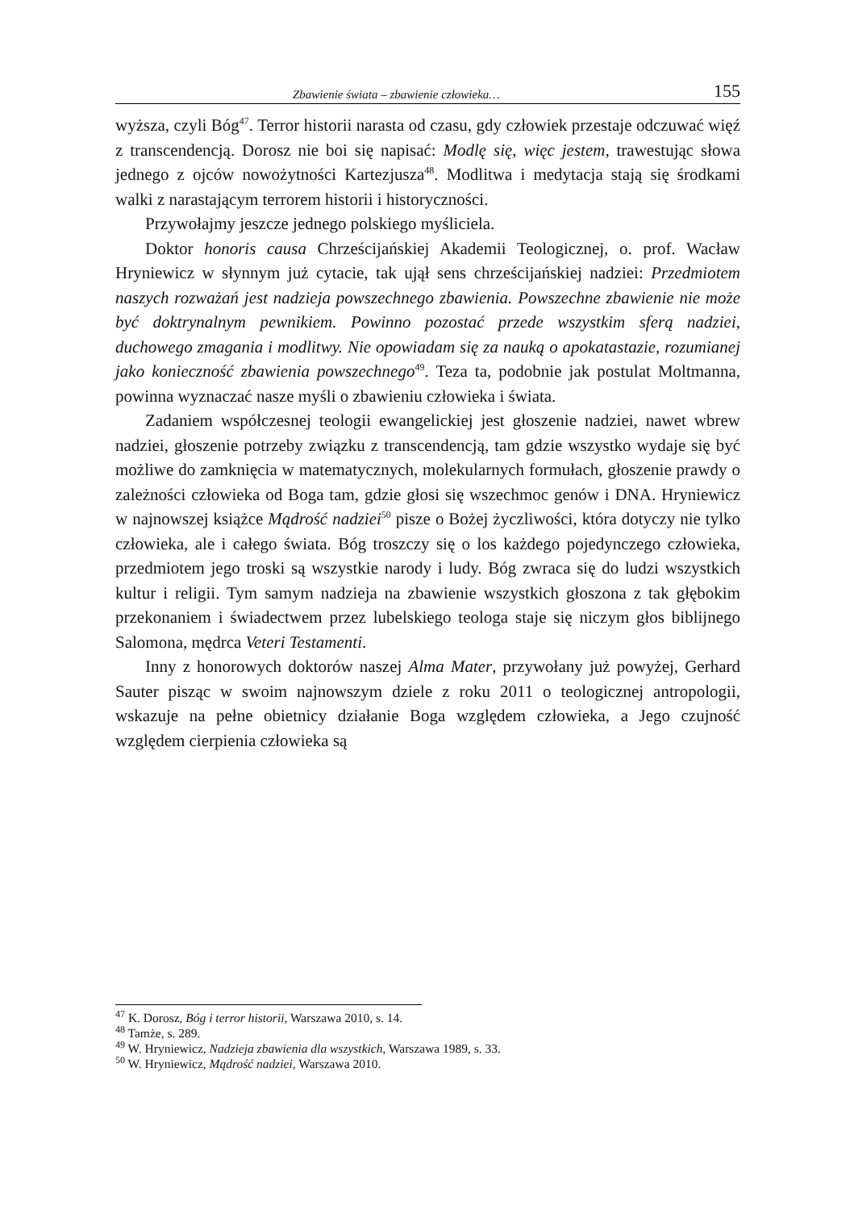Zbawienie świata – zbawienie człowieka… 155
wyższa, czyli Bóg<sup>47</sup>. Terror historii narasta od czasu, gdy człowiek przestaje odczuwać więź z transcendencją. Dorosz nie boi się napisać: Modlę się, więc jestem, trawestując słowa jednego z ojców nowożytności Kartezjusza<sup>48</sup>. Modlitwa i medytacja stają się środkami walki z narastającym terrorem historii i historyczności.
Przywołajmy jeszcze jednego polskiego myśliciela.
Doktor honoris causa Chrześcijańskiej Akademii Teologicznej, o. prof. Wacław Hryniewicz w słynnym już cytacie, tak ujął sens chrześcijańskiej nadziei: Przedmiotem naszych rozważań jest nadzieja powszechnego zbawienia. Powszechne zbawienie nie może być doktrynalnym pewnikiem. Powinno pozostać przede wszystkim sferą nadziei, duchowego zmagania i modlitwy. Nie opowiadam się za nauką o apokatastazie, rozumianej jako konieczność zbawienia powszechnego<sup>49</sup>. Teza ta, podobnie jak postulat Moltmanna, powinna wyznaczać nasze myśli o zbawieniu człowieka i świata.
Zadaniem współczesnej teologii ewangelickiej jest głoszenie nadziei, nawet wbrew nadziei, głoszenie potrzeby związku z transcendencją, tam gdzie wszystko wydaje się być możliwe do zamknięcia w matematycznych, molekularnych formułach, głoszenie prawdy o zależności człowieka od Boga tam, gdzie głosi się wszechmoc genów i DNA. Hryniewicz w najnowszej książce Mądrość nadziei<sup>50</sup> pisze o Bożej życzliwości, która dotyczy nie tylko człowieka, ale i całego świata. Bóg troszczy się o los każdego pojedynczego człowieka, przedmiotem jego troski są wszystkie narody i ludy. Bóg zwraca się do ludzi wszystkich kultur i religii. Tym samym nadzieja na zbawienie wszystkich głoszona z tak głębokim przekonaniem i świadectwem przez lubelskiego teologa staje się niczym głos biblijnego Salomona, mędrca Veteri Testamenti.
Inny z honorowych doktorów naszej Alma Mater, przywołany już powyżej, Gerhard Sauter pisząc w swoim najnowszym dziele z roku 2011 o teologicznej antropologii, wskazuje na pełne obietnicy działanie Boga względem człowieka, a Jego czujność względem cierpienia człowieka są
<sup>47</sup> K. Dorosz, Bóg i terror historii, Warszawa 2010, s. 14.
<sup>48</sup> Tamże, s. 289.
<sup>49</sup> W. Hryniewicz, Nadzieja zbawienia dla wszystkich, Warszawa 1989, s. 33.
<sup>50</sup> W. Hryniewicz, Mądrość nadziei, Warszawa 2010.